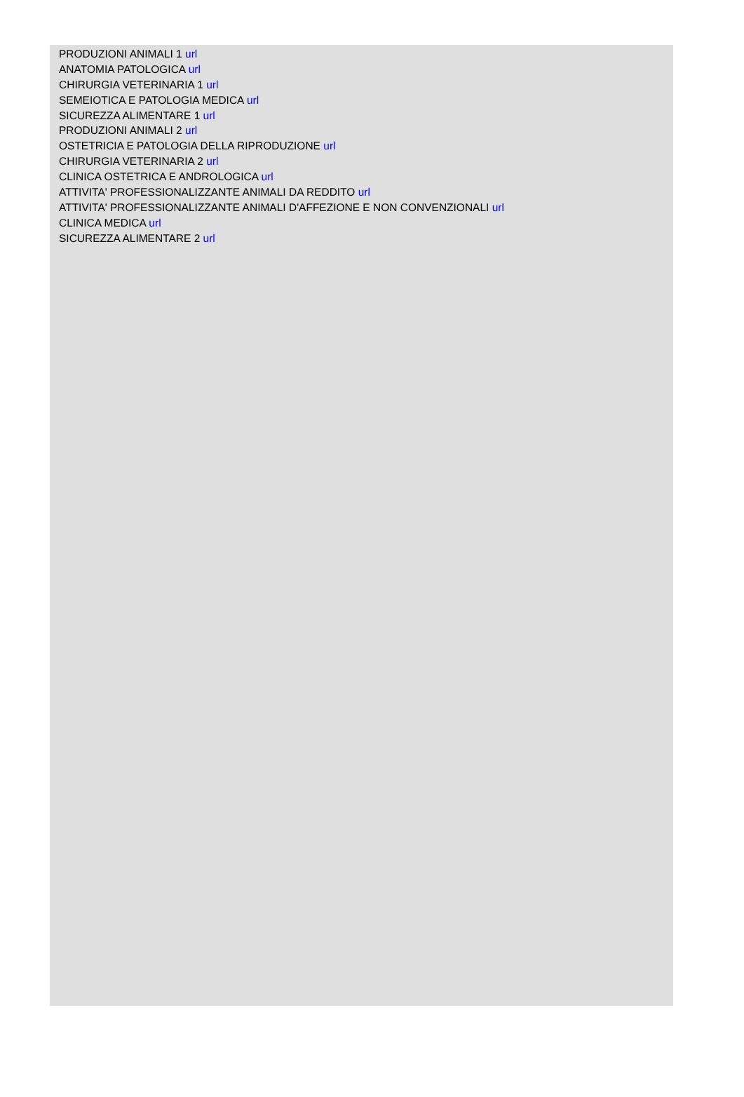PRODUZIONI ANIMALI 1 url
ANATOMIA PATOLOGICA url
CHIRURGIA VETERINARIA 1 url
SEMEIOTICA E PATOLOGIA MEDICA url
SICUREZZA ALIMENTARE 1 url
PRODUZIONI ANIMALI 2 url
OSTETRICIA E PATOLOGIA DELLA RIPRODUZIONE url
CHIRURGIA VETERINARIA 2 url
CLINICA OSTETRICA E ANDROLOGICA url
ATTIVITA' PROFESSIONALIZZANTE ANIMALI DA REDDITO url
ATTIVITA' PROFESSIONALIZZANTE ANIMALI D'AFFEZIONE E NON CONVENZIONALI url
CLINICA MEDICA url
SICUREZZA ALIMENTARE 2 url